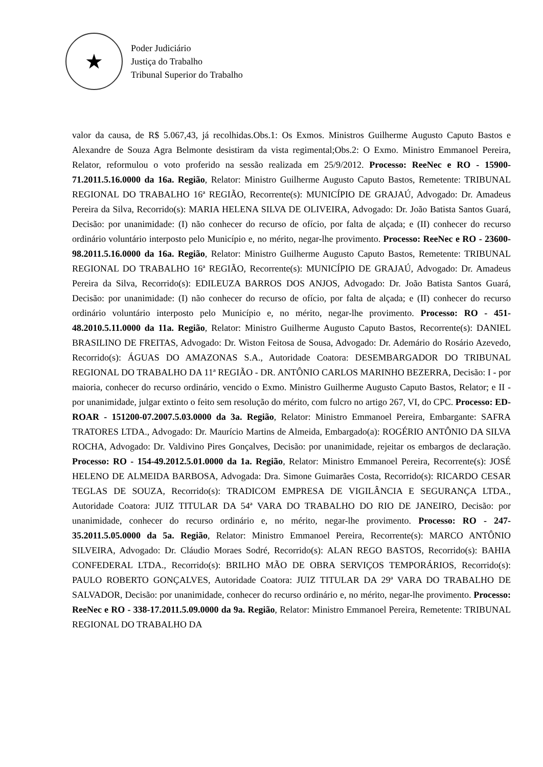★
Poder Judiciário
Justiça do Trabalho
Tribunal Superior do Trabalho
valor da causa, de R$ 5.067,43, já recolhidas.Obs.1: Os Exmos. Ministros Guilherme Augusto Caputo Bastos e Alexandre de Souza Agra Belmonte desistiram da vista regimental;Obs.2: O Exmo. Ministro Emmanoel Pereira, Relator, reformulou o voto proferido na sessão realizada em 25/9/2012. Processo: ReeNec e RO - 15900-71.2011.5.16.0000 da 16a. Região, Relator: Ministro Guilherme Augusto Caputo Bastos, Remetente: TRIBUNAL REGIONAL DO TRABALHO 16ª REGIÃO, Recorrente(s): MUNICÍPIO DE GRAJAÚ, Advogado: Dr. Amadeus Pereira da Silva, Recorrido(s): MARIA HELENA SILVA DE OLIVEIRA, Advogado: Dr. João Batista Santos Guará, Decisão: por unanimidade: (I) não conhecer do recurso de ofício, por falta de alçada; e (II) conhecer do recurso ordinário voluntário interposto pelo Município e, no mérito, negar-lhe provimento. Processo: ReeNec e RO - 23600-98.2011.5.16.0000 da 16a. Região, Relator: Ministro Guilherme Augusto Caputo Bastos, Remetente: TRIBUNAL REGIONAL DO TRABALHO 16ª REGIÃO, Recorrente(s): MUNICÍPIO DE GRAJAÚ, Advogado: Dr. Amadeus Pereira da Silva, Recorrido(s): EDILEUZA BARROS DOS ANJOS, Advogado: Dr. João Batista Santos Guará, Decisão: por unanimidade: (I) não conhecer do recurso de ofício, por falta de alçada; e (II) conhecer do recurso ordinário voluntário interposto pelo Município e, no mérito, negar-lhe provimento. Processo: RO - 451-48.2010.5.11.0000 da 11a. Região, Relator: Ministro Guilherme Augusto Caputo Bastos, Recorrente(s): DANIEL BRASILINO DE FREITAS, Advogado: Dr. Wiston Feitosa de Sousa, Advogado: Dr. Ademário do Rosário Azevedo, Recorrido(s): ÁGUAS DO AMAZONAS S.A., Autoridade Coatora: DESEMBARGADOR DO TRIBUNAL REGIONAL DO TRABALHO DA 11ª REGIÃO - DR. ANTÔNIO CARLOS MARINHO BEZERRA, Decisão: I - por maioria, conhecer do recurso ordinário, vencido o Exmo. Ministro Guilherme Augusto Caputo Bastos, Relator; e II - por unanimidade, julgar extinto o feito sem resolução do mérito, com fulcro no artigo 267, VI, do CPC. Processo: ED-ROAR - 151200-07.2007.5.03.0000 da 3a. Região, Relator: Ministro Emmanoel Pereira, Embargante: SAFRA TRATORES LTDA., Advogado: Dr. Maurício Martins de Almeida, Embargado(a): ROGÉRIO ANTÔNIO DA SILVA ROCHA, Advogado: Dr. Valdivino Pires Gonçalves, Decisão: por unanimidade, rejeitar os embargos de declaração. Processo: RO - 154-49.2012.5.01.0000 da 1a. Região, Relator: Ministro Emmanoel Pereira, Recorrente(s): JOSÉ HELENO DE ALMEIDA BARBOSA, Advogada: Dra. Simone Guimarães Costa, Recorrido(s): RICARDO CESAR TEGLAS DE SOUZA, Recorrido(s): TRADICOM EMPRESA DE VIGILÂNCIA E SEGURANÇA LTDA., Autoridade Coatora: JUIZ TITULAR DA 54ª VARA DO TRABALHO DO RIO DE JANEIRO, Decisão: por unanimidade, conhecer do recurso ordinário e, no mérito, negar-lhe provimento. Processo: RO - 247-35.2011.5.05.0000 da 5a. Região, Relator: Ministro Emmanoel Pereira, Recorrente(s): MARCO ANTÔNIO SILVEIRA, Advogado: Dr. Cláudio Moraes Sodré, Recorrido(s): ALAN REGO BASTOS, Recorrido(s): BAHIA CONFEDERAL LTDA., Recorrido(s): BRILHO MÃO DE OBRA SERVIÇOS TEMPORÁRIOS, Recorrido(s): PAULO ROBERTO GONÇALVES, Autoridade Coatora: JUIZ TITULAR DA 29ª VARA DO TRABALHO DE SALVADOR, Decisão: por unanimidade, conhecer do recurso ordinário e, no mérito, negar-lhe provimento. Processo: ReeNec e RO - 338-17.2011.5.09.0000 da 9a. Região, Relator: Ministro Emmanoel Pereira, Remetente: TRIBUNAL REGIONAL DO TRABALHO DA